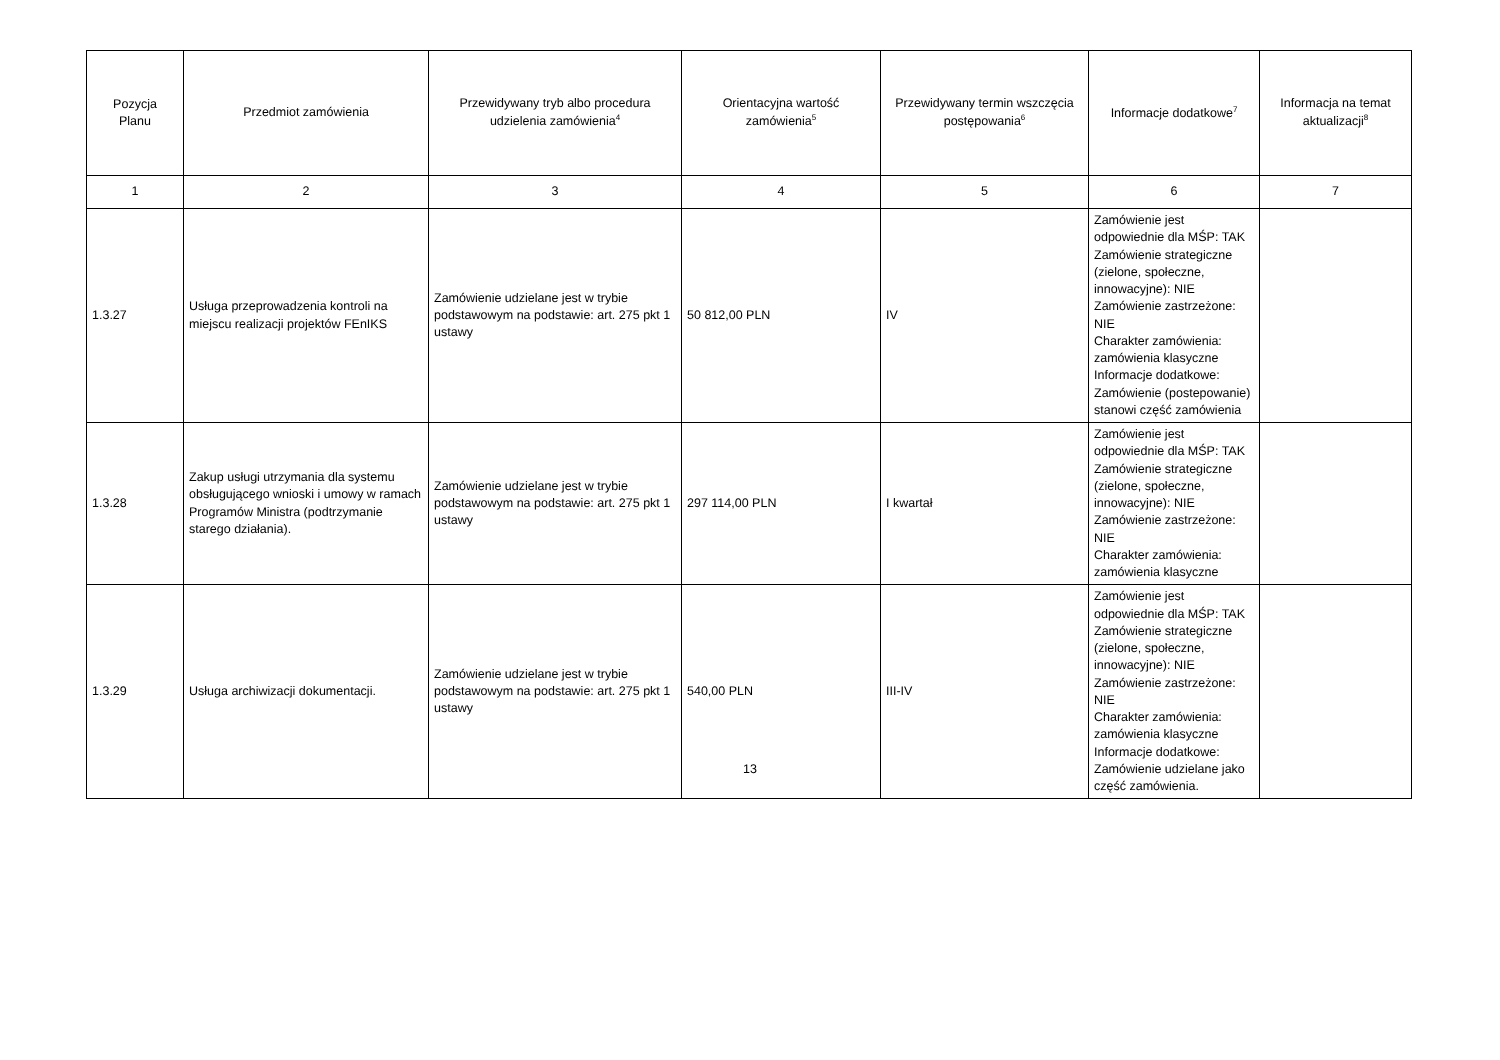| Pozycja Planu | Przedmiot zamówienia | Przewidywany tryb albo procedura udzielenia zamówienia<sup>4</sup> | Orientacyjna wartość zamówienia<sup>5</sup> | Przewidywany termin wszczęcia postępowania<sup>6</sup> | Informacje dodatkowe<sup>7</sup> | Informacja na temat aktualizacji<sup>8</sup> |
| --- | --- | --- | --- | --- | --- | --- |
| 1 | 2 | 3 | 4 | 5 | 6 | 7 |
| 1.3.27 | Usługa przeprowadzenia kontroli na miejscu realizacji projektów FEnIKS | Zamówienie udzielane jest w trybie podstawowym na podstawie: art. 275 pkt 1 ustawy | 50 812,00 PLN | IV | Zamówienie jest odpowiednie dla MŚP: TAK Zamówienie strategiczne (zielone, społeczne, innowacyjne): NIE Zamówienie zastrzeżone: NIE Charakter zamówienia: zamówienia klasyczne Informacje dodatkowe: Zamówienie (postepowanie) stanowi część zamówienia | |
| 1.3.28 | Zakup usługi utrzymania dla systemu obsługującego wnioski i umowy w ramach Programów Ministra (podtrzymanie starego działania). | Zamówienie udzielane jest w trybie podstawowym na podstawie: art. 275 pkt 1 ustawy | 297 114,00 PLN | I kwartał | Zamówienie jest odpowiednie dla MŚP: TAK Zamówienie strategiczne (zielone, społeczne, innowacyjne): NIE Zamówienie zastrzeżone: NIE Charakter zamówienia: zamówienia klasyczne | |
| 1.3.29 | Usługa archiwizacji dokumentacji. | Zamówienie udzielane jest w trybie podstawowym na podstawie: art. 275 pkt 1 ustawy | 540,00 PLN | III-IV | Zamówienie jest odpowiednie dla MŚP: TAK Zamówienie strategiczne (zielone, społeczne, innowacyjne): NIE Zamówienie zastrzeżone: NIE Charakter zamówienia: zamówienia klasyczne Informacje dodatkowe: Zamówienie udzielane jako część zamówienia. | |
13